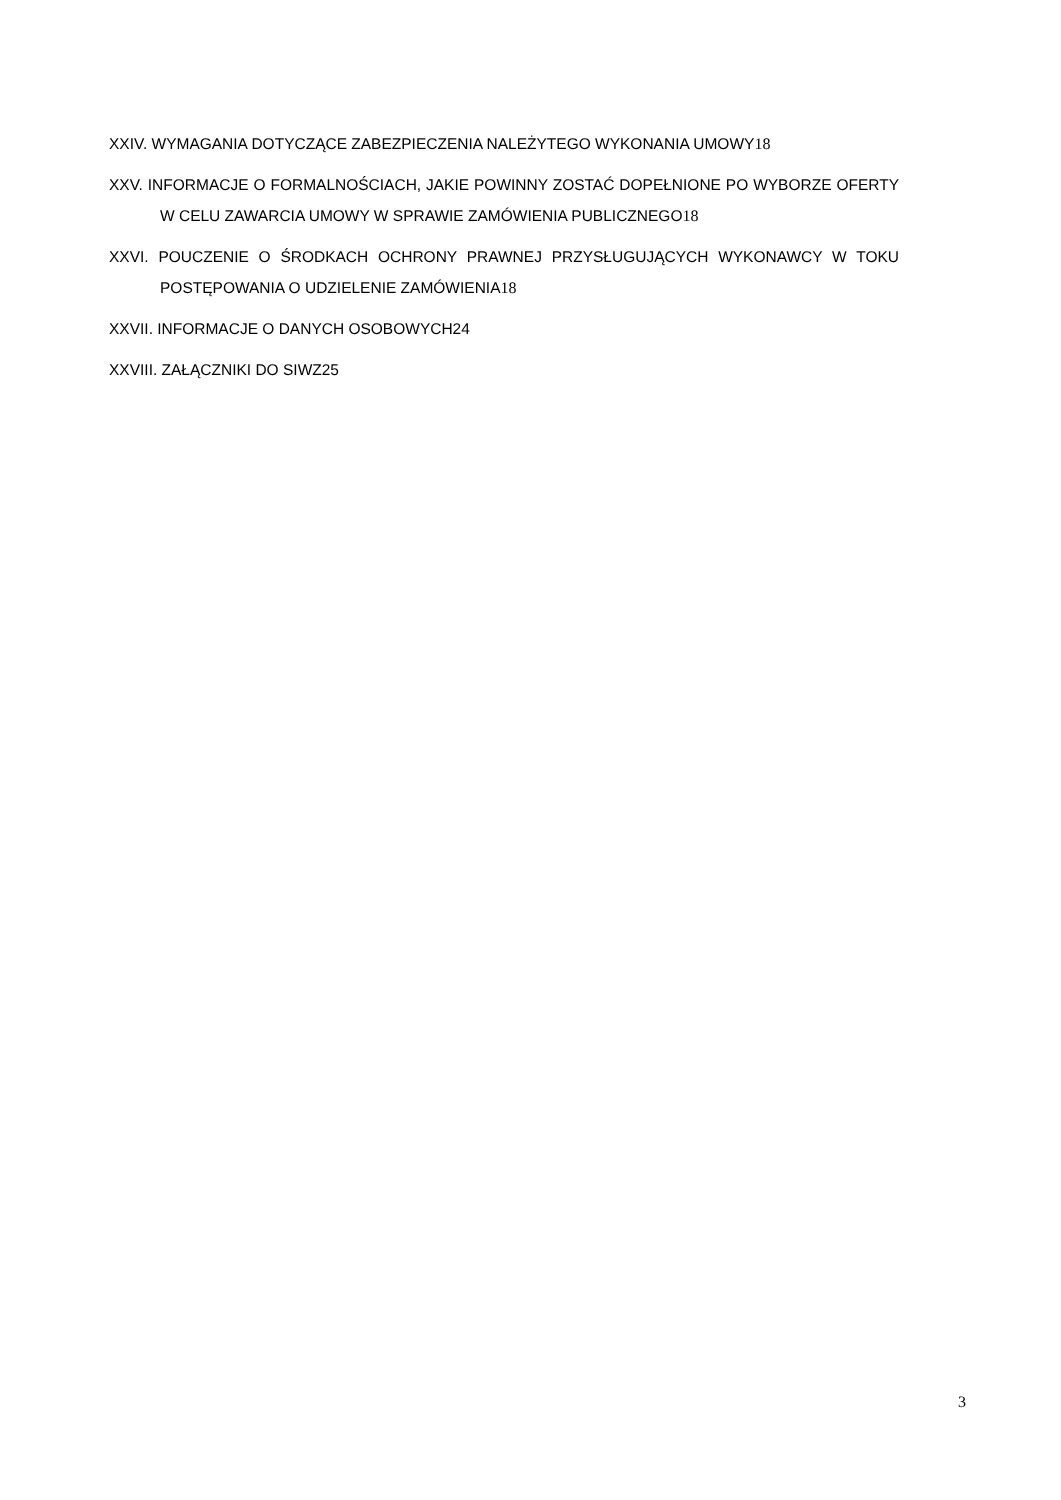XXIV. WYMAGANIA DOTYCZĄCE ZABEZPIECZENIA NALEŻYTEGO WYKONANIA UMOWY18
XXV. INFORMACJE O FORMALNOŚCIACH, JAKIE POWINNY ZOSTAĆ DOPEŁNIONE PO WYBORZE OFERTY W CELU ZAWARCIA UMOWY W SPRAWIE ZAMÓWIENIA PUBLICZNEGO18
XXVI. POUCZENIE O ŚRODKACH OCHRONY PRAWNEJ PRZYSŁUGUJĄCYCH WYKONAWCY W TOKU POSTĘPOWANIA O UDZIELENIE ZAMÓWIENIA18
XXVII. INFORMACJE O DANYCH OSOBOWYCH24
XXVIII. ZAŁĄCZNIKI DO SIWZ25
3